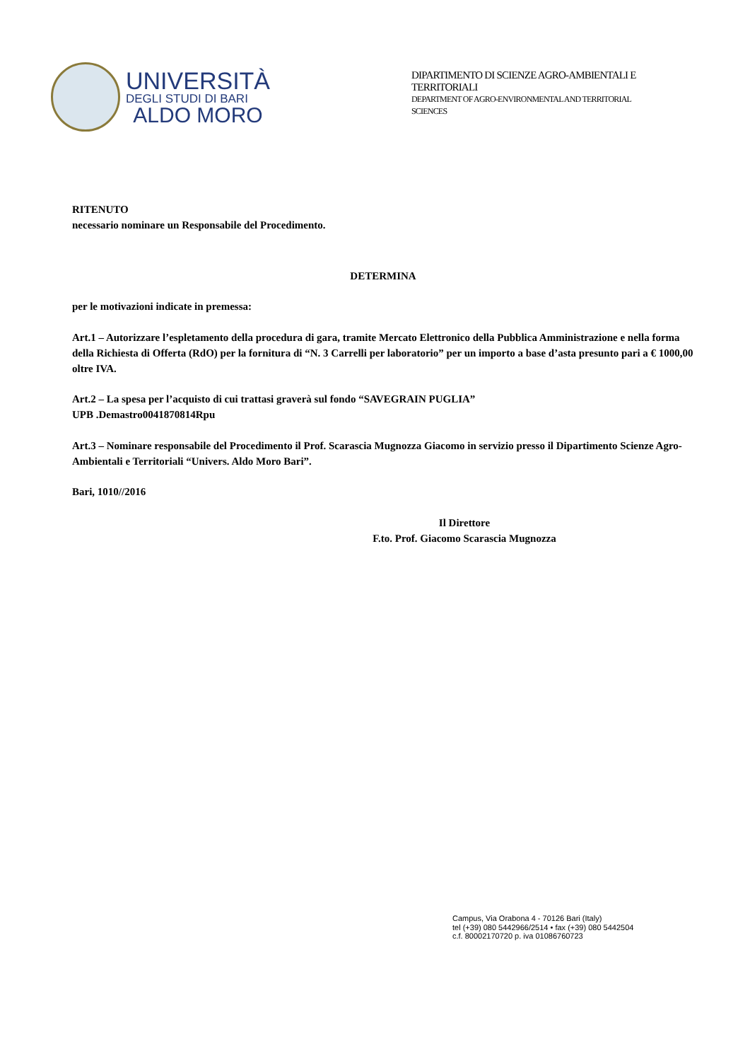UNIVERSITÀ
DEGLI STUDI DI BARI
ALDO MORO
DIPARTIMENTO DI SCIENZE AGRO-AMBIENTALI E
TERRITORIALI
DEPARTMENT OF AGRO-ENVIRONMENTAL AND TERRITORIAL
SCIENCES
RITENUTO
necessario nominare un Responsabile del Procedimento.
DETERMINA
per le motivazioni indicate in premessa:
Art.1 – Autorizzare l’espletamento della procedura di gara, tramite Mercato Elettronico della Pubblica Amministrazione e nella forma della Richiesta di Offerta (RdO) per la fornitura di “N. 3 Carrelli per laboratorio” per un importo a base d’asta presunto pari a € 1000,00 oltre IVA.
Art.2 – La spesa per l’acquisto di cui trattasi graverà sul fondo “SAVEGRAIN PUGLIA”
UPB .Demastro0041870814Rpu
Art.3 – Nominare responsabile del Procedimento il Prof. Scarascia Mugnozza Giacomo in servizio presso il Dipartimento Scienze Agro-Ambientali e Territoriali “Univers. Aldo Moro Bari”.
Bari, 1010//2016
Il Direttore
F.to. Prof. Giacomo Scarascia Mugnozza
Campus, Via Orabona 4 - 70126 Bari (Italy)
tel (+39) 080 5442966/2514 • fax (+39) 080 5442504
c.f. 80002170720 p. iva 01086760723